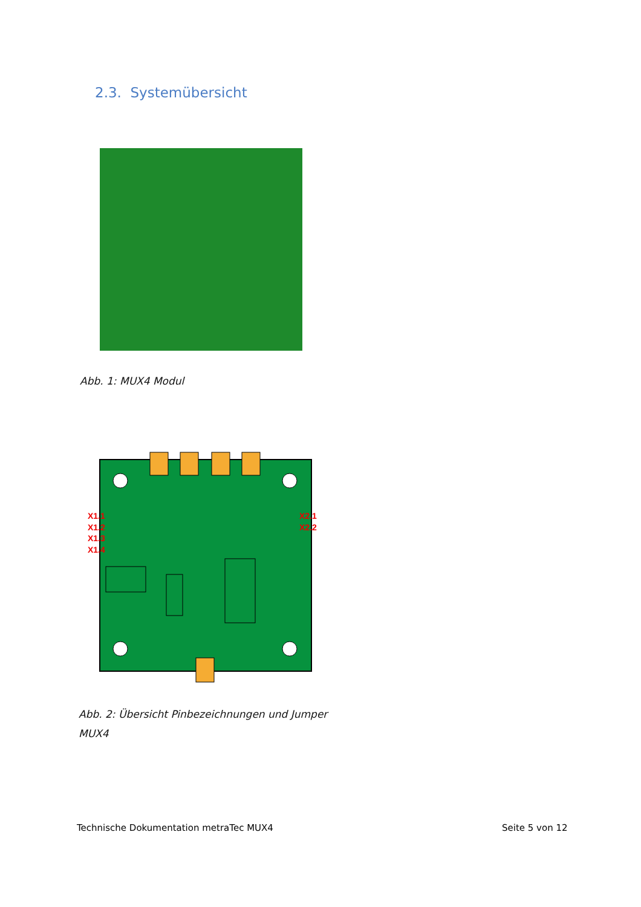2.3. Systemübersicht
Abb. 1: MUX4 Modul
X1.1
X1.2
X1.3
X1.4
X2.1
X2.2
Abb. 2: Übersicht Pinbezeichnungen und Jumper MUX4
Technische Dokumentation metraTec MUX4
Seite 5 von 12